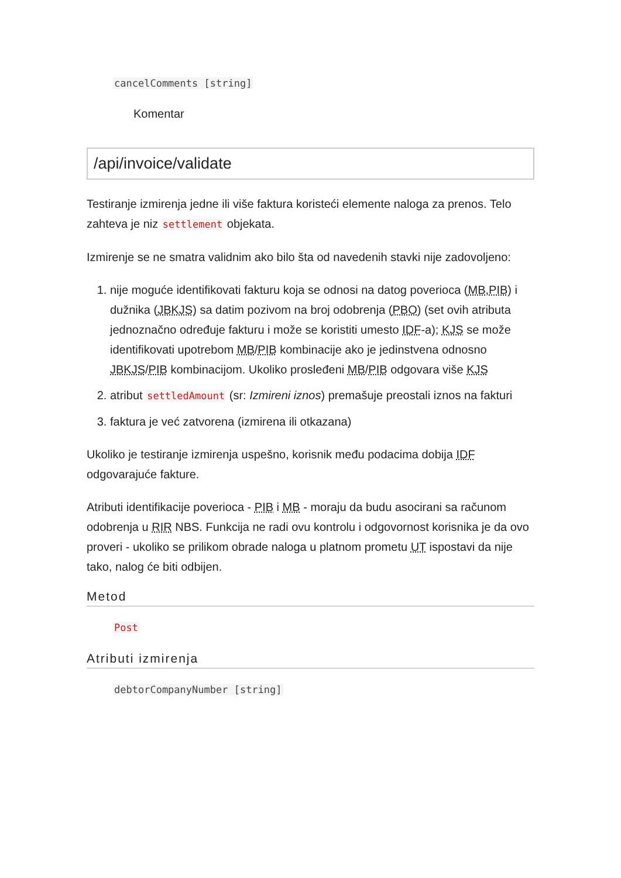cancelComments [string]
Komentar
/api/invoice/validate
Testiranje izmirenja jedne ili više faktura koristeći elemente naloga za prenos. Telo zahteva je niz settlement objekata.
Izmirenje se ne smatra validnim ako bilo šta od navedenih stavki nije zadovoljeno:
1. nije moguće identifikovati fakturu koja se odnosi na datog poverioca (MB,PIB) i dužnika (JBKJS) sa datim pozivom na broj odobrenja (PBO) (set ovih atributa jednoznačno određuje fakturu i može se koristiti umesto IDF-a); KJS se može identifikovati upotrebom MB/PIB kombinacije ako je jedinstvena odnosno JBKJS/PIB kombinacijom. Ukoliko prosleđeni MB/PIB odgovara više KJS
2. atribut settledAmount (sr: Izmireni iznos) premašuje preostali iznos na fakturi
3. faktura je već zatvorena (izmirena ili otkazana)
Ukoliko je testiranje izmirenja uspešno, korisnik među podacima dobija IDF odgovarajuće fakture.
Atributi identifikacije poverioca - PIB i MB - moraju da budu asocirani sa računom odobrenja u RIR NBS. Funkcija ne radi ovu kontrolu i odgovornost korisnika je da ovo proveri - ukoliko se prilikom obrade naloga u platnom prometu UT ispostavi da nije tako, nalog će biti odbijen.
Metod
Post
Atributi izmirenja
debtorCompanyNumber [string]